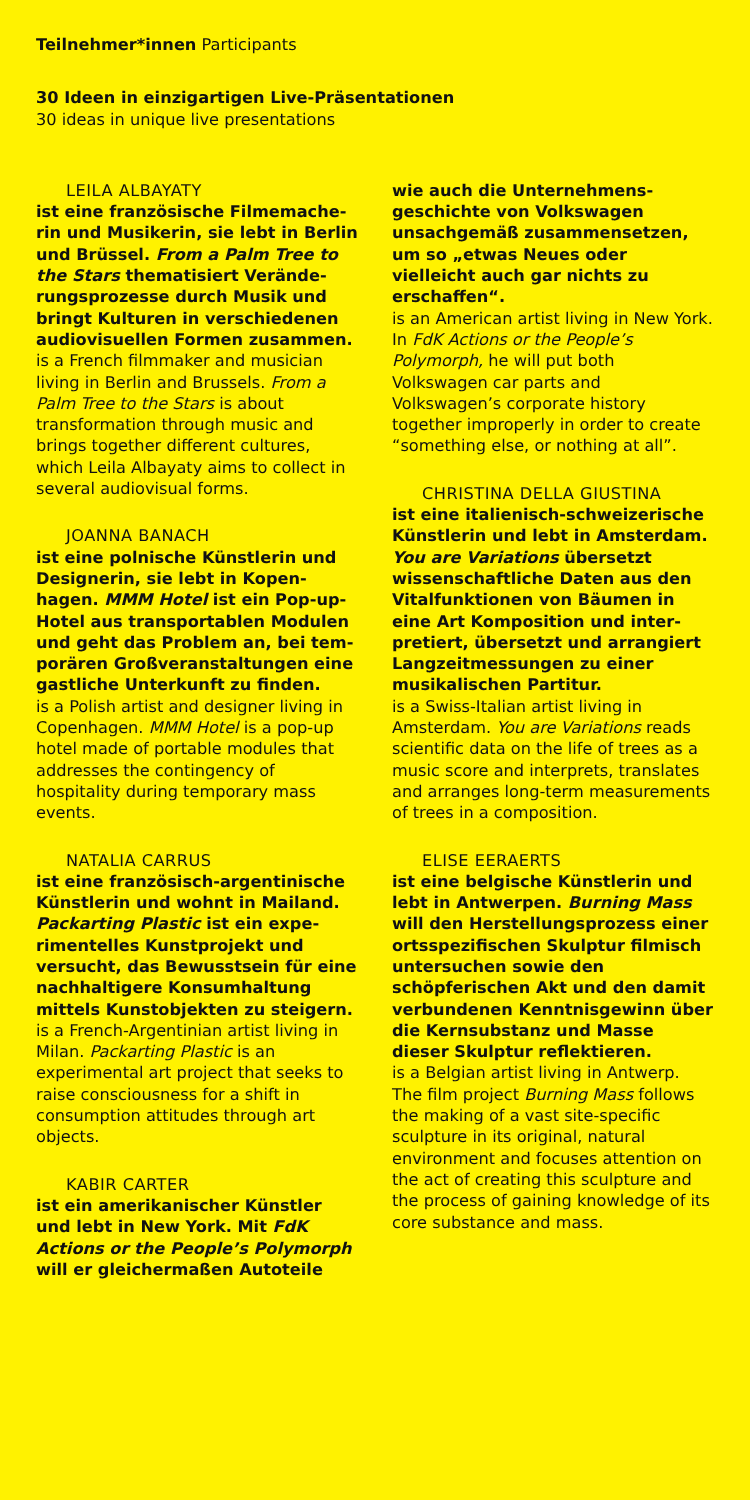Teilnehmer*innen Participants
30 Ideen in einzigartigen Live-Präsentationen
30 ideas in unique live presentations
LEILA ALBAYATY
ist eine französische Filmemache­rin und Musikerin, sie lebt in Berlin und Brüssel. From a Palm Tree to the Stars thematisiert Verände­rungsprozesse durch Musik und bringt Kulturen in verschiedenen audiovisuellen Formen zusammen.
is a French filmmaker and musician living in Berlin and Brussels. From a Palm Tree to the Stars is about transformation through music and brings together different cultures, which Leila Albayaty aims to col­lect in several audiovisual forms.
JOANNA BANACH
ist eine polnische Künstlerin und Designerin, sie lebt in Kopen­hagen. MMM Hotel ist ein Pop-up-Hotel aus transportablen Modulen und geht das Problem an, bei tem­porären Großveranstaltungen eine gastliche Unterkunft zu finden.
is a Polish artist and designer living in Copenhagen. MMM Hotel is a pop-up hotel made of portable modules that addresses the contingency of hospitality during temporary mass events.
NATALIA CARRUS
ist eine französisch-argentinische Künstlerin und wohnt in Mailand. Packarting Plastic ist ein expe­rimentelles Kunstprojekt und versucht, das Bewusstsein für eine nachhaltigere Konsumhaltung mittels Kunstobjekten zu steigern.
is a French-Argentinian artist living in Milan. Packarting Plastic is an experimental art project that seeks to raise consciousness for a shift in consumption attitudes through art objects.
KABIR CARTER
ist ein amerikanischer Künstler und lebt in New York. Mit FdK Actions or the People’s Polymorph will er gleichermaßen Autoteile
wie auch die Unternehmens­geschichte von Volkswagen unsachgemäß zusammensetzen, um so „etwas Neues oder vielleicht auch gar nichts zu erschaffen“.
is an American artist living in New York. In FdK Actions or the People’s Polymorph, he will put both Volkswagen car parts and Volkswagen’s corporate history together improperly in order to create “something else, or nothing at all”.
CHRISTINA DELLA GIUSTINA
ist eine italienisch-schweizerische Künstlerin und lebt in Amsterdam. You are Variations übersetzt wissenschaftliche Daten aus den Vitalfunktionen von Bäumen in eine Art Komposition und inter­pretiert, übersetzt und arrangiert Langzeitmessungen zu einer musikalischen Partitur.
is a Swiss-Italian artist living in Amsterdam. You are Variations reads scientific data on the life of trees as a music score and interprets, translates and arranges long-term measurements of trees in a composition.
ELISE EERAERTS
ist eine belgische Künstlerin und lebt in Antwerpen. Burning Mass will den Herstellungsprozess einer ortsspezifischen Skulptur filmisch untersuchen sowie den schöpferischen Akt und den damit verbundenen Kenntnisgewinn über die Kernsubstanz und Masse dieser Skulptur reflektieren.
is a Belgian artist living in Antwerp. The film project Burning Mass follows the making of a vast site-specific sculpture in its original, natural environment and focuses attention on the act of creating this sculpture and the process of gaining knowledge of its core substance and mass.